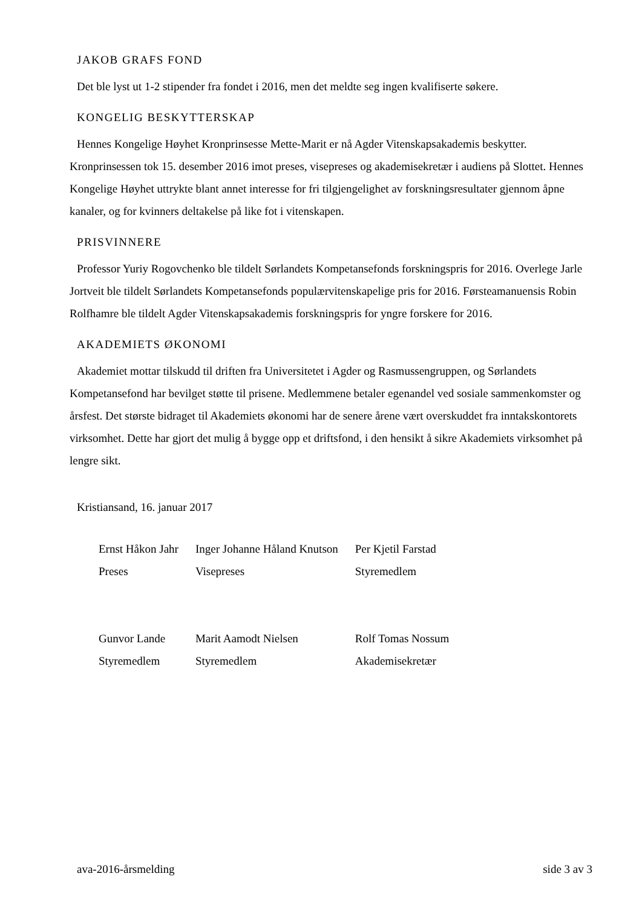JAKOB GRAFS FOND
Det ble lyst ut 1-2 stipender fra fondet i 2016, men det meldte seg ingen kvalifiserte søkere.
KONGELIG BESKYTTERSKAP
Hennes Kongelige Høyhet Kronprinsesse Mette-Marit er nå Agder Vitenskapsakademis beskytter. Kronprinsessen tok 15. desember 2016 imot preses, visepreses og akademisekretær i audiens på Slottet. Hennes Kongelige Høyhet uttrykte blant annet interesse for fri tilgjengelighet av forskningsresultater gjennom åpne kanaler, og for kvinners deltakelse på like fot i vitenskapen.
PRISVINNERE
Professor Yuriy Rogovchenko ble tildelt Sørlandets Kompetansefonds forskningspris for 2016. Overlege Jarle Jortveit ble tildelt Sørlandets Kompetansefonds populærvitenskapelige pris for 2016. Førsteamanuensis Robin Rolfhamre ble tildelt Agder Vitenskapsakademis forskningspris for yngre forskere for 2016.
AKADEMIETS ØKONOMI
Akademiet mottar tilskudd til driften fra Universitetet i Agder og Rasmussengruppen, og Sørlandets Kompetansefond har bevilget støtte til prisene. Medlemmene betaler egenandel ved sosiale sammenkomster og årsfest. Det største bidraget til Akademiets økonomi har de senere årene vært overskuddet fra inntakskontorets virksomhet. Dette har gjort det mulig å bygge opp et driftsfond, i den hensikt å sikre Akademiets virksomhet på lengre sikt.
Kristiansand, 16. januar 2017
| Ernst Håkon Jahr | Inger Johanne Håland Knutson | Per Kjetil Farstad |
| Preses | Visepreses | Styremedlem |
| Gunvor Lande | Marit Aamodt Nielsen | Rolf Tomas Nossum |
| Styremedlem | Styremedlem | Akademisekretær |
ava-2016-årsmelding side 3 av 3